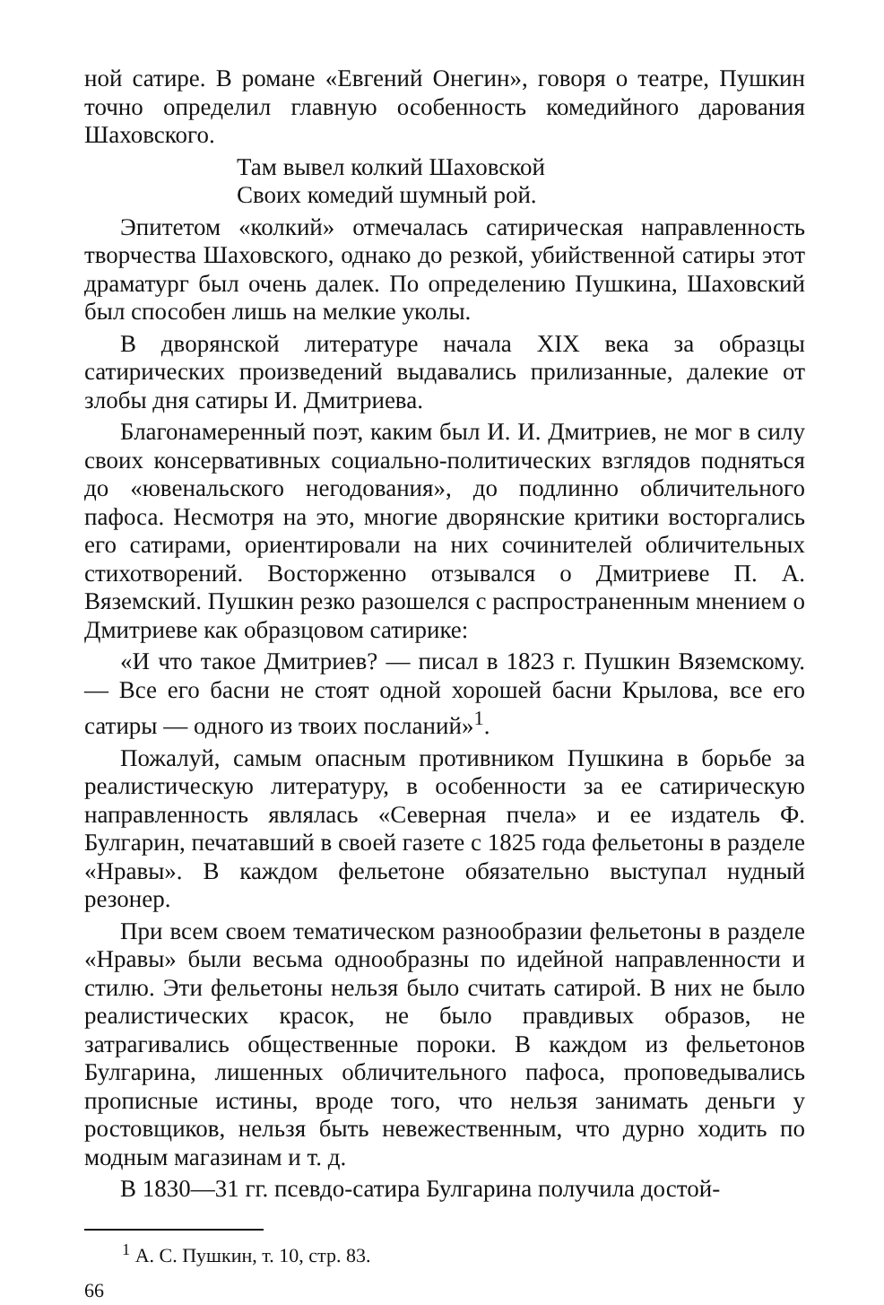ной сатире. В романе «Евгений Онегин», говоря о театре, Пушкин точно определил главную особенность комедийного дарования Шаховского.
Там вывел колкий Шаховской
Своих комедий шумный рой.
Эпитетом «колкий» отмечалась сатирическая направленность творчества Шаховского, однако до резкой, убийственной сатиры этот драматург был очень далек. По определению Пушкина, Шаховский был способен лишь на мелкие уколы.
В дворянской литературе начала XIX века за образцы сатирических произведений выдавались прилизанные, далекие от злобы дня сатиры И. Дмитриева.
Благонамеренный поэт, каким был И. И. Дмитриев, не мог в силу своих консервативных социально-политических взглядов подняться до «ювенальского негодования», до подлинно обличительного пафоса. Несмотря на это, многие дворянские критики восторгались его сатирами, ориентировали на них сочинителей обличительных стихотворений. Восторженно отзывался о Дмитриеве П. А. Вяземский. Пушкин резко разошелся с распространенным мнением о Дмитриеве как образцовом сатирике:
«И что такое Дмитриев? — писал в 1823 г. Пушкин Вяземскому. — Все его басни не стоят одной хорошей басни Крылова, все его сатиры — одного из твоих посланий»<sup>1</sup>.
Пожалуй, самым опасным противником Пушкина в борьбе за реалистическую литературу, в особенности за ее сатирическую направленность являлась «Северная пчела» и ее издатель Ф. Булгарин, печатавший в своей газете с 1825 года фельетоны в разделе «Нравы». В каждом фельетоне обязательно выступал нудный резонер.
При всем своем тематическом разнообразии фельетоны в разделе «Нравы» были весьма однообразны по идейной направленности и стилю. Эти фельетоны нельзя было считать сатирой. В них не было реалистических красок, не было правдивых образов, не затрагивались общественные пороки. В каждом из фельетонов Булгарина, лишенных обличительного пафоса, проповедывались прописные истины, вроде того, что нельзя занимать деньги у ростовщиков, нельзя быть невежественным, что дурно ходить по модным магазинам и т. д.
В 1830—31 гг. псевдо-сатира Булгарина получила достой-
<sup>1</sup> А. С. Пушкин, т. 10, стр. 83.
66